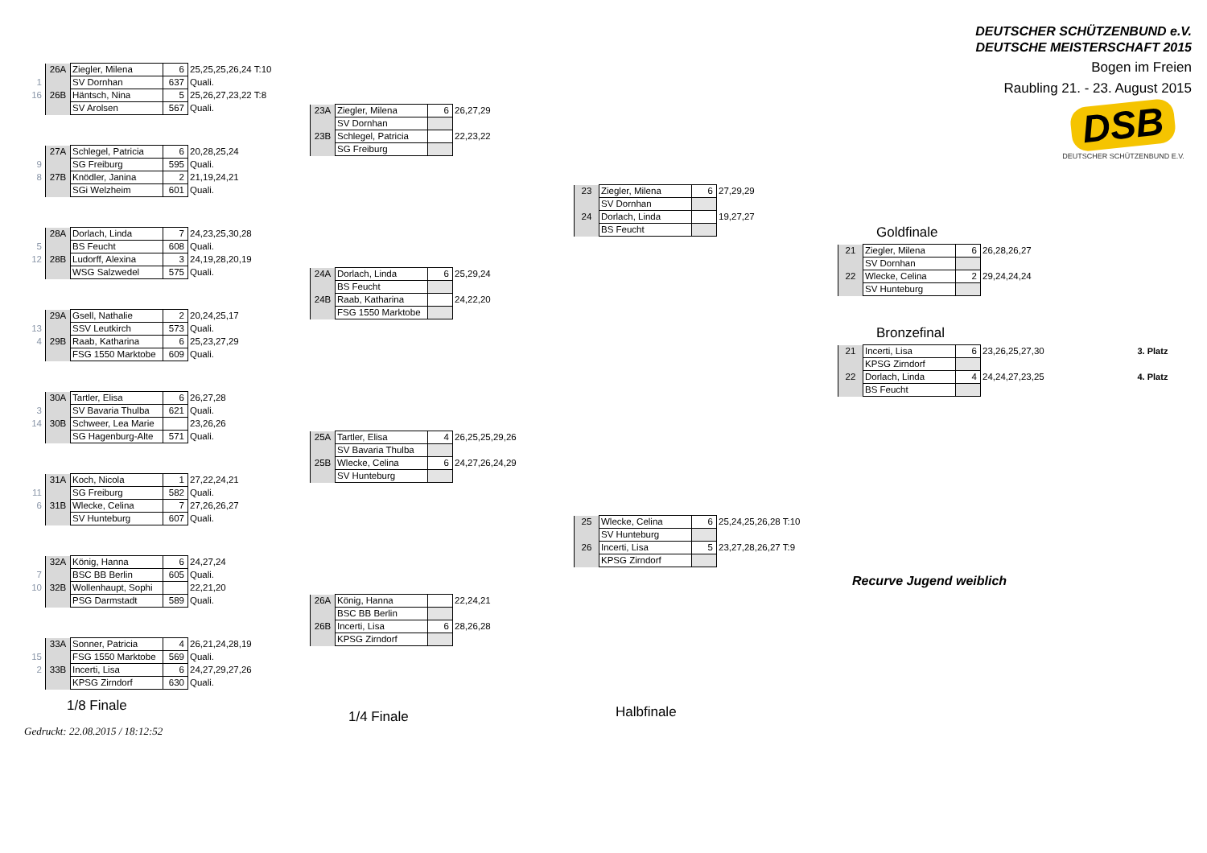| | 26A | Ziegler, Milena | 6 | 25,25,25,26,24 T:10 |
| 1 | | SV Dornhan | 637 | Quali. |
| 16 | 26B | Häntsch, Nina | 5 | 25,26,27,23,22 T:8 |
| | | SV Arolsen | 567 | Quali. |
| | 27A | Schlegel, Patricia | 6 | 20,28,25,24 |
| 9 | | SG Freiburg | 595 | Quali. |
| 8 | 27B | Knödler, Janina | 2 | 21,19,24,21 |
| | | SGi Welzheim | 601 | Quali. |
| | 28A | Dorlach, Linda | 7 | 24,23,25,30,28 |
| 5 | | BS Feucht | 608 | Quali. |
| 12 | 28B | Ludorff, Alexina | 3 | 24,19,28,20,19 |
| | | WSG Salzwedel | 575 | Quali. |
| | 29A | Gsell, Nathalie | 2 | 20,24,25,17 |
| 13 | | SSV Leutkirch | 573 | Quali. |
| 4 | 29B | Raab, Katharina | 6 | 25,23,27,29 |
| | | FSG 1550 Marktobe | 609 | Quali. |
| | 30A | Tartler, Elisa | 6 | 26,27,28 |
| 3 | | SV Bavaria Thulba | 621 | Quali. |
| 14 | 30B | Schweer, Lea Marie | | 23,26,26 |
| | | SG Hagenburg-Alte | 571 | Quali. |
| | 31A | Koch, Nicola | 1 | 27,22,24,21 |
| 11 | | SG Freiburg | 582 | Quali. |
| 6 | 31B | Wlecke, Celina | 7 | 27,26,26,27 |
| | | SV Hunteburg | 607 | Quali. |
| | 32A | König, Hanna | 6 | 24,27,24 |
| 7 | | BSC BB Berlin | 605 | Quali. |
| 10 | 32B | Wollenhaupt, Sophi | | 22,21,20 |
| | | PSG Darmstadt | 589 | Quali. |
| | 33A | Sonner, Patricia | 4 | 26,21,24,28,19 |
| 15 | | FSG 1550 Marktobe | 569 | Quali. |
| 2 | 33B | Incerti, Lisa | 6 | 24,27,29,27,26 |
| | | KPSG Zirndorf | 630 | Quali. |
1/8 Finale
Gedruckt: 22.08.2015 / 18:12:52
| 23A | Ziegler, Milena | 6 | 26,27,29 |
| | SV Dornhan | | |
| 23B | Schlegel, Patricia | | 22,23,22 |
| | SG Freiburg | | |
| 24A | Dorlach, Linda | 6 | 25,29,24 |
| | BS Feucht | | |
| 24B | Raab, Katharina | | 24,22,20 |
| | FSG 1550 Marktobe | | |
| 25A | Tartler, Elisa | 4 | 26,25,25,29,26 |
| | SV Bavaria Thulba | | |
| 25B | Wlecke, Celina | 6 | 24,27,26,24,29 |
| | SV Hunteburg | | |
| 26A | König, Hanna | | 22,24,21 |
| | BSC BB Berlin | | |
| 26B | Incerti, Lisa | 6 | 28,26,28 |
| | KPSG Zirndorf | | |
1/4 Finale
| 23 | Ziegler, Milena | 6 | 27,29,29 |
| | SV Dornhan | | |
| 24 | Dorlach, Linda | | 19,27,27 |
| | BS Feucht | | |
| 25 | Wlecke, Celina | 6 | 25,24,25,26,28 T:10 |
| | SV Hunteburg | | |
| 26 | Incerti, Lisa | 5 | 23,27,28,26,27 T:9 |
| | KPSG Zirndorf | | |
Halbfinale
DEUTSCHER SCHÜTZENBUND e.V.
DEUTSCHE MEISTERSCHAFT 2015
Bogen im Freien
Raubling 21. - 23. August 2015
DSB
DEUTSCHER SCHÜTZENBUND E.V.
Goldfinale
| 21 | Ziegler, Milena | 6 | 26,28,26,27 |
| | SV Dornhan | | |
| 22 | Wlecke, Celina | 2 | 29,24,24,24 |
| | SV Hunteburg | | |
Bronzefinal
| 21 | Incerti, Lisa | 6 | 23,26,25,27,30 | 3. Platz |
| | KPSG Zirndorf | | | |
| 22 | Dorlach, Linda | 4 | 24,24,27,23,25 | 4. Platz |
| | BS Feucht | | | |
Recurve Jugend weiblich